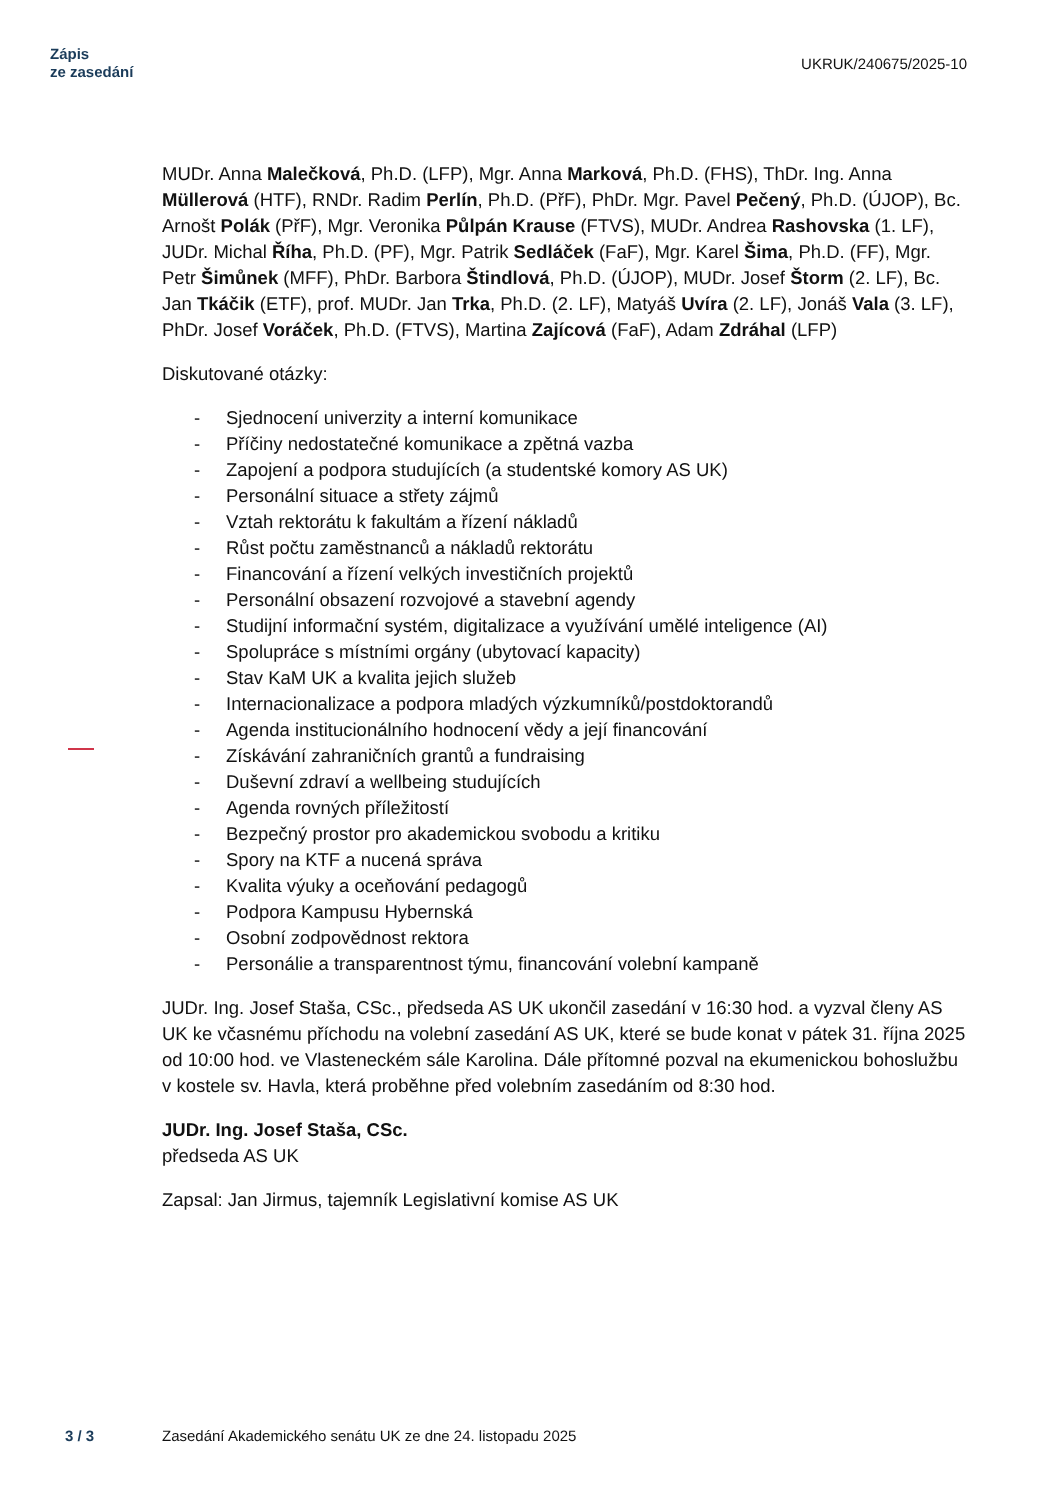Zápis
ze zasedání
UKRUK/240675/2025-10
MUDr. Anna Malečková, Ph.D. (LFP), Mgr. Anna Marková, Ph.D. (FHS), ThDr. Ing. Anna Müllerová (HTF), RNDr. Radim Perlín, Ph.D. (PřF), PhDr. Mgr. Pavel Pečený, Ph.D. (ÚJOP), Bc. Arnošt Polák (PřF), Mgr. Veronika Půlpán Krause (FTVS), MUDr. Andrea Rashovska (1. LF), JUDr. Michal Říha, Ph.D. (PF), Mgr. Patrik Sedláček (FaF), Mgr. Karel Šima, Ph.D. (FF), Mgr. Petr Šimůnek (MFF), PhDr. Barbora Štindlová, Ph.D. (ÚJOP), MUDr. Josef Štorm (2. LF), Bc. Jan Tkáčik (ETF), prof. MUDr. Jan Trka, Ph.D. (2. LF), Matyáš Uvíra (2. LF), Jonáš Vala (3. LF), PhDr. Josef Voráček, Ph.D. (FTVS), Martina Zajícová (FaF), Adam Zdráhal (LFP)
Diskutované otázky:
- Sjednocení univerzity a interní komunikace
- Příčiny nedostatečné komunikace a zpětná vazba
- Zapojení a podpora studujících (a studentské komory AS UK)
- Personální situace a střety zájmů
- Vztah rektorátu k fakultám a řízení nákladů
- Růst počtu zaměstnanců a nákladů rektorátu
- Financování a řízení velkých investičních projektů
- Personální obsazení rozvojové a stavební agendy
- Studijní informační systém, digitalizace a využívání umělé inteligence (AI)
- Spolupráce s místními orgány (ubytovací kapacity)
- Stav KaM UK a kvalita jejich služeb
- Internacionalizace a podpora mladých výzkumníků/postdoktorandů
- Agenda institucionálního hodnocení vědy a její financování
- Získávání zahraničních grantů a fundraising
- Duševní zdraví a wellbeing studujících
- Agenda rovných příležitostí
- Bezpečný prostor pro akademickou svobodu a kritiku
- Spory na KTF a nucená správa
- Kvalita výuky a oceňování pedagogů
- Podpora Kampusu Hybernská
- Osobní zodpovědnost rektora
- Personálie a transparentnost týmu, financování volební kampaně
JUDr. Ing. Josef Staša, CSc., předseda AS UK ukončil zasedání v 16:30 hod. a vyzval členy AS UK ke včasnému příchodu na volební zasedání AS UK, které se bude konat v pátek 31. října 2025 od 10:00 hod. ve Vlasteneckém sále Karolina. Dále přítomné pozval na ekumenickou bohoslužbu v kostele sv. Havla, která proběhne před volebním zasedáním od 8:30 hod.
JUDr. Ing. Josef Staša, CSc.
předseda AS UK
Zapsal: Jan Jirmus, tajemník Legislativní komise AS UK
3 / 3 Zasedání Akademického senátu UK ze dne 24. listopadu 2025